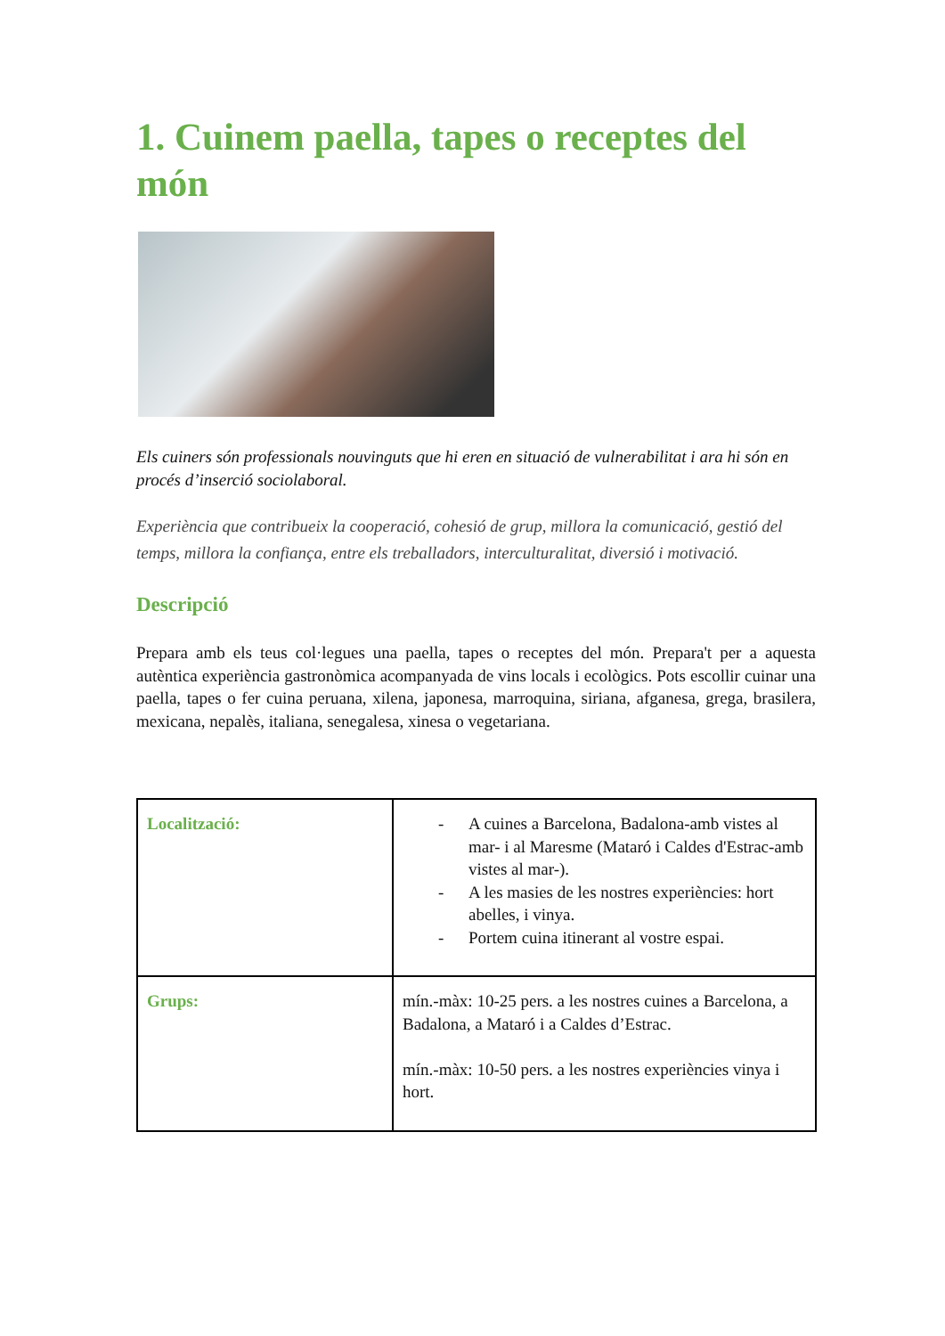1. Cuinem paella, tapes o receptes del món
Els cuiners són professionals nouvinguts que hi eren en situació de vulnerabilitat i ara hi són en procés d’inserció sociolaboral.
Experiència que contribueix la cooperació, cohesió de grup, millora la comunicació, gestió del temps, millora la confiança, entre els treballadors, interculturalitat, diversió i motivació.
Descripció
Prepara amb els teus col·legues una paella, tapes o receptes del món. Prepara't per a aquesta autèntica experiència gastronòmica acompanyada de vins locals i ecològics. Pots escollir cuinar una paella, tapes o fer cuina peruana, xilena, japonesa, marroquina, siriana, afganesa, grega, brasilera, mexicana, nepalès, italiana, senegalesa, xinesa o vegetariana.
| Localització: | - A cuines a Barcelona, Badalona-amb vistes al mar- i al Maresme (Mataró i Caldes d'Estrac-amb vistes al mar-). - A les masies de les nostres experiències: hort abelles, i vinya. - Portem cuina itinerant al vostre espai. |
| Grups: | mín.-màx: 10-25 pers. a les nostres cuines a Barcelona, a Badalona, a Mataró i a Caldes d’Estrac. mín.-màx: 10-50 pers. a les nostres experiències vinya i hort. |